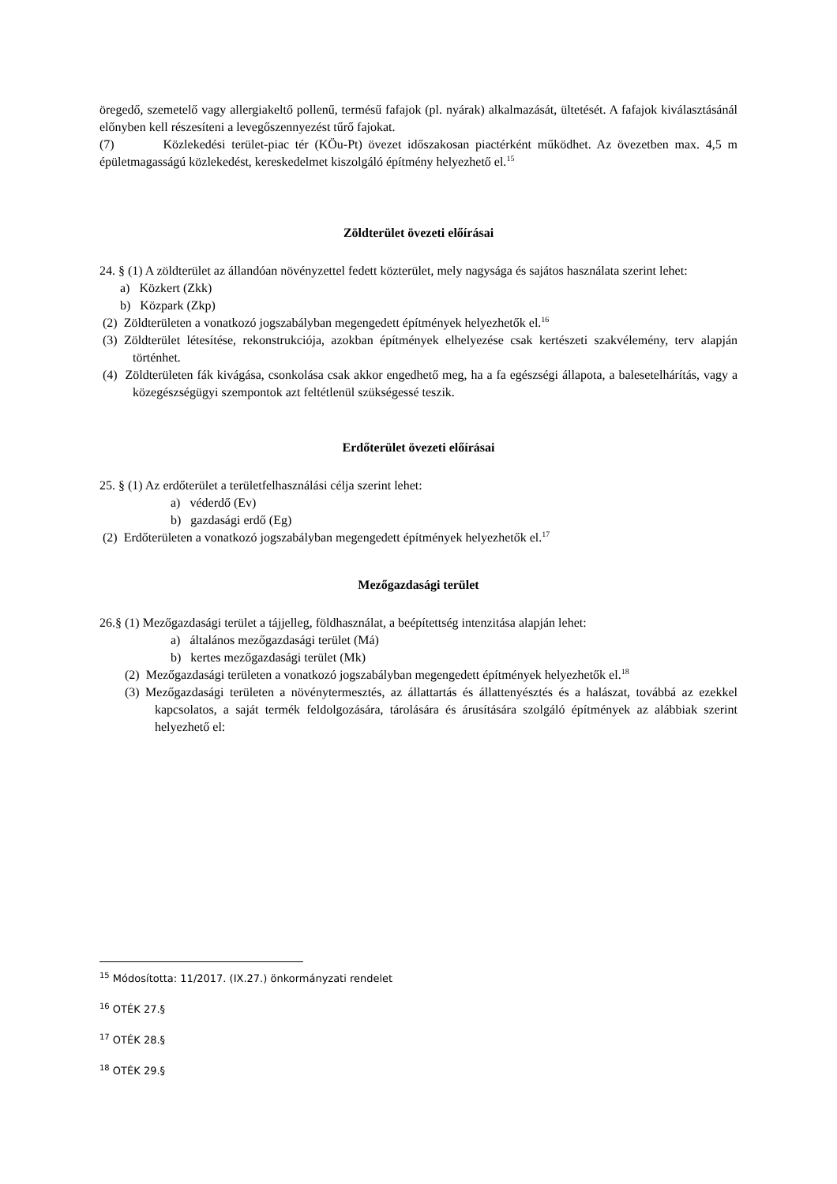öregedő, szemetelő vagy allergiakeltő pollenű, termésű fafajok (pl. nyárak) alkalmazását, ültetését. A fafajok kiválasztásánál előnyben kell részesíteni a levegőszennyezést tűrő fajokat.
(7) Közlekedési terület-piac tér (KÖu-Pt) övezet időszakosan piactérként működhet. Az övezetben max. 4,5 m épületmagasságú közlekedést, kereskedelmet kiszolgáló építmény helyezhető el.<sup>15</sup>
Zöldterület övezeti előírásai
24. § (1) A zöldterület az állandóan növényzettel fedett közterület, mely nagysága és sajátos használata szerint lehet:
a) Közkert (Zkk)
b) Közpark (Zkp)
(2) Zöldterületen a vonatkozó jogszabályban megengedett építmények helyezhetők el.<sup>16</sup>
(3) Zöldterület létesítése, rekonstrukciója, azokban építmények elhelyezése csak kertészeti szakvélemény, terv alapján történhet.
(4) Zöldterületen fák kivágása, csonkolása csak akkor engedhető meg, ha a fa egészségi állapota, a balesetelhárítás, vagy a közegészségügyi szempontok azt feltétlenül szükségessé teszik.
Erdőterület övezeti előírásai
25. § (1) Az erdőterület a területfelhasználási célja szerint lehet:
a) véderdő (Ev)
b) gazdasági erdő (Eg)
(2) Erdőterületen a vonatkozó jogszabályban megengedett építmények helyezhetők el.<sup>17</sup>
Mezőgazdasági terület
26.§ (1) Mezőgazdasági terület a tájjelleg, földhasználat, a beépítettség intenzitása alapján lehet:
a) általános mezőgazdasági terület (Má)
b) kertes mezőgazdasági terület (Mk)
(2) Mezőgazdasági területen a vonatkozó jogszabályban megengedett építmények helyezhetők el.<sup>18</sup>
(3) Mezőgazdasági területen a növénytermesztés, az állattartás és állattenyésztés és a halászat, továbbá az ezekkel kapcsolatos, a saját termék feldolgozására, tárolására és árusítására szolgáló építmények az alábbiak szerint helyezhető el:
<sup>15</sup> Módosította: 11/2017. (IX.27.) önkormányzati rendelet
<sup>16</sup> OTÉK 27.§
<sup>17</sup> OTÉK 28.§
<sup>18</sup> OTÉK 29.§